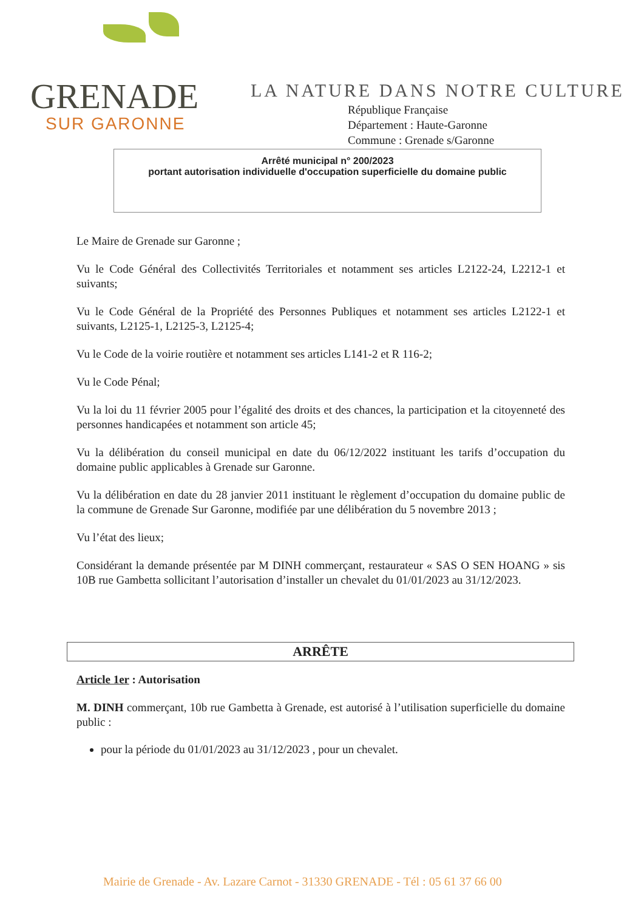GRENADE
SUR GARONNE
LA NATURE DANS NOTRE CULTURE
République Française
Département : Haute-Garonne
Commune : Grenade s/Garonne
Arrêté municipal n° 200/2023
portant autorisation individuelle d'occupation superficielle du domaine public
Le Maire de Grenade sur Garonne ;
Vu le Code Général des Collectivités Territoriales et notamment ses articles L2122-24, L2212-1 et suivants;
Vu le Code Général de la Propriété des Personnes Publiques et notamment ses articles L2122-1 et suivants, L2125-1, L2125-3, L2125-4;
Vu le Code de la voirie routière et notamment ses articles L141-2 et R 116-2;
Vu le Code Pénal;
Vu la loi du 11 février 2005 pour l’égalité des droits et des chances, la participation et la citoyenneté des personnes handicapées et notamment son article 45;
Vu la délibération du conseil municipal en date du 06/12/2022 instituant les tarifs d’occupation du domaine public applicables à Grenade sur Garonne.
Vu la délibération en date du 28 janvier 2011 instituant le règlement d’occupation du domaine public de la commune de Grenade Sur Garonne, modifiée par une délibération du 5 novembre 2013 ;
Vu l’état des lieux;
Considérant la demande présentée par M DINH commerçant, restaurateur « SAS O SEN HOANG » sis 10B rue Gambetta sollicitant l’autorisation d’installer un chevalet du 01/01/2023 au 31/12/2023.
ARRÊTE
Article 1er : Autorisation
M. DINH commerçant, 10b rue Gambetta à Grenade, est autorisé à l’utilisation superficielle du domaine public :
pour la période du 01/01/2023 au 31/12/2023 , pour un chevalet.
Mairie de Grenade - Av. Lazare Carnot - 31330 GRENADE - Tél : 05 61 37 66 00